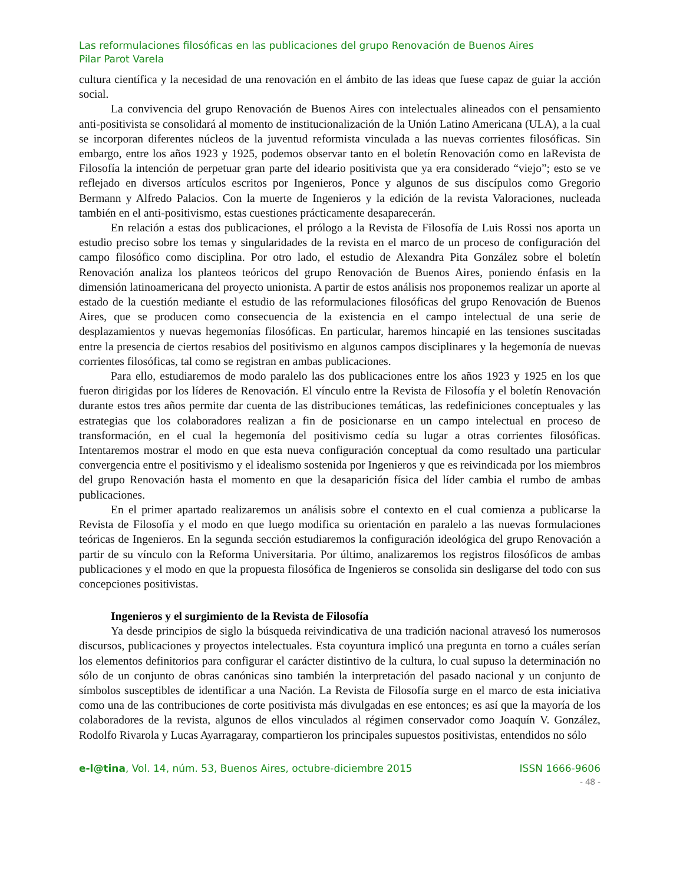Las reformulaciones filosóficas en las publicaciones del grupo Renovación de Buenos Aires
Pilar Parot Varela
cultura científica y la necesidad de una renovación en el ámbito de las ideas que fuese capaz de guiar la acción social.
La convivencia del grupo Renovación de Buenos Aires con intelectuales alineados con el pensamiento anti-positivista se consolidará al momento de institucionalización de la Unión Latino Americana (ULA), a la cual se incorporan diferentes núcleos de la juventud reformista vinculada a las nuevas corrientes filosóficas. Sin embargo, entre los años 1923 y 1925, podemos observar tanto en el boletín Renovación como en laRevista de Filosofía la intención de perpetuar gran parte del ideario positivista que ya era considerado “viejo”; esto se ve reflejado en diversos artículos escritos por Ingenieros, Ponce y algunos de sus discípulos como Gregorio Bermann y Alfredo Palacios. Con la muerte de Ingenieros y la edición de la revista Valoraciones, nucleada también en el anti-positivismo, estas cuestiones prácticamente desaparecerán.
En relación a estas dos publicaciones, el prólogo a la Revista de Filosofía de Luis Rossi nos aporta un estudio preciso sobre los temas y singularidades de la revista en el marco de un proceso de configuración del campo filosófico como disciplina. Por otro lado, el estudio de Alexandra Pita González sobre el boletín Renovación analiza los planteos teóricos del grupo Renovación de Buenos Aires, poniendo énfasis en la dimensión latinoamericana del proyecto unionista. A partir de estos análisis nos proponemos realizar un aporte al estado de la cuestión mediante el estudio de las reformulaciones filosóficas del grupo Renovación de Buenos Aires, que se producen como consecuencia de la existencia en el campo intelectual de una serie de desplazamientos y nuevas hegemonías filosóficas. En particular, haremos hincapié en las tensiones suscitadas entre la presencia de ciertos resabios del positivismo en algunos campos disciplinares y la hegemonía de nuevas corrientes filosóficas, tal como se registran en ambas publicaciones.
Para ello, estudiaremos de modo paralelo las dos publicaciones entre los años 1923 y 1925 en los que fueron dirigidas por los líderes de Renovación. El vínculo entre la Revista de Filosofía y el boletín Renovación durante estos tres años permite dar cuenta de las distribuciones temáticas, las redefiniciones conceptuales y las estrategias que los colaboradores realizan a fin de posicionarse en un campo intelectual en proceso de transformación, en el cual la hegemonía del positivismo cedía su lugar a otras corrientes filosóficas. Intentaremos mostrar el modo en que esta nueva configuración conceptual da como resultado una particular convergencia entre el positivismo y el idealismo sostenida por Ingenieros y que es reivindicada por los miembros del grupo Renovación hasta el momento en que la desaparición física del líder cambia el rumbo de ambas publicaciones.
En el primer apartado realizaremos un análisis sobre el contexto en el cual comienza a publicarse la Revista de Filosofía y el modo en que luego modifica su orientación en paralelo a las nuevas formulaciones teóricas de Ingenieros. En la segunda sección estudiaremos la configuración ideológica del grupo Renovación a partir de su vínculo con la Reforma Universitaria. Por último, analizaremos los registros filosóficos de ambas publicaciones y el modo en que la propuesta filosófica de Ingenieros se consolida sin desligarse del todo con sus concepciones positivistas.
Ingenieros y el surgimiento de la Revista de Filosofía
Ya desde principios de siglo la búsqueda reivindicativa de una tradición nacional atravesó los numerosos discursos, publicaciones y proyectos intelectuales. Esta coyuntura implicó una pregunta en torno a cuáles serían los elementos definitorios para configurar el carácter distintivo de la cultura, lo cual supuso la determinación no sólo de un conjunto de obras canónicas sino también la interpretación del pasado nacional y un conjunto de símbolos susceptibles de identificar a una Nación. La Revista de Filosofía surge en el marco de esta iniciativa como una de las contribuciones de corte positivista más divulgadas en ese entonces; es así que la mayoría de los colaboradores de la revista, algunos de ellos vinculados al régimen conservador como Joaquín V. González, Rodolfo Rivarola y Lucas Ayarragaray, compartieron los principales supuestos positivistas, entendidos no sólo
e-l@tina, Vol. 14, núm. 53, Buenos Aires, octubre-diciembre 2015 ISSN 1666-9606
- 48 -